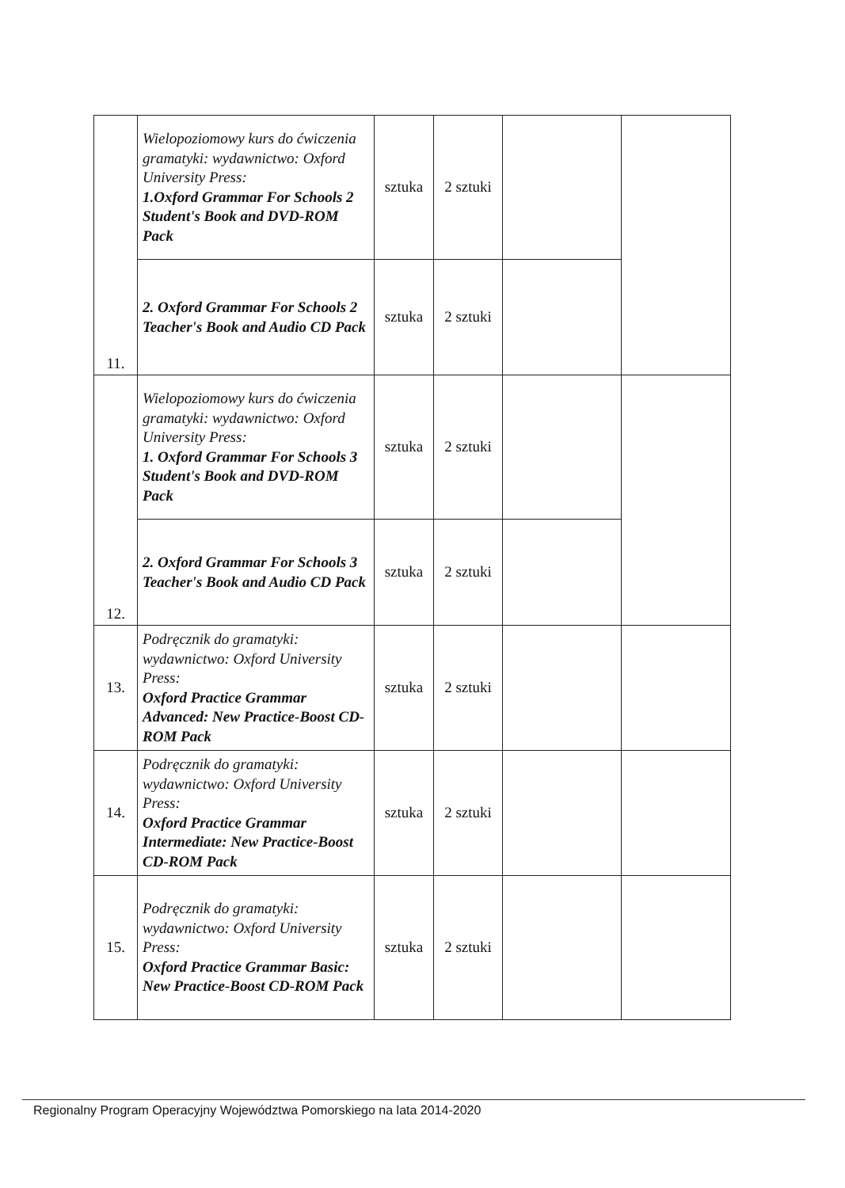| 11. | Wielopoziomowy kurs do ćwiczenia gramatyki: wydawnictwo: Oxford University Press: 1.Oxford Grammar For Schools 2 Student's Book and DVD-ROM Pack | sztuka | 2 sztuki | | |
| | 2. Oxford Grammar For Schools 2 Teacher's Book and Audio CD Pack | sztuka | 2 sztuki | | |
| 12. | Wielopoziomowy kurs do ćwiczenia gramatyki: wydawnictwo: Oxford University Press: 1. Oxford Grammar For Schools 3 Student's Book and DVD-ROM Pack | sztuka | 2 sztuki | | |
| | 2. Oxford Grammar For Schools 3 Teacher's Book and Audio CD Pack | sztuka | 2 sztuki | | |
| 13. | Podręcznik do gramatyki: wydawnictwo: Oxford University Press: Oxford Practice Grammar Advanced: New Practice-Boost CD-ROM Pack | sztuka | 2 sztuki | | |
| 14. | Podręcznik do gramatyki: wydawnictwo: Oxford University Press: Oxford Practice Grammar Intermediate: New Practice-Boost CD-ROM Pack | sztuka | 2 sztuki | | |
| 15. | Podręcznik do gramatyki: wydawnictwo: Oxford University Press: Oxford Practice Grammar Basic: New Practice-Boost CD-ROM Pack | sztuka | 2 sztuki | | |
Regionalny Program Operacyjny Województwa Pomorskiego na lata 2014-2020